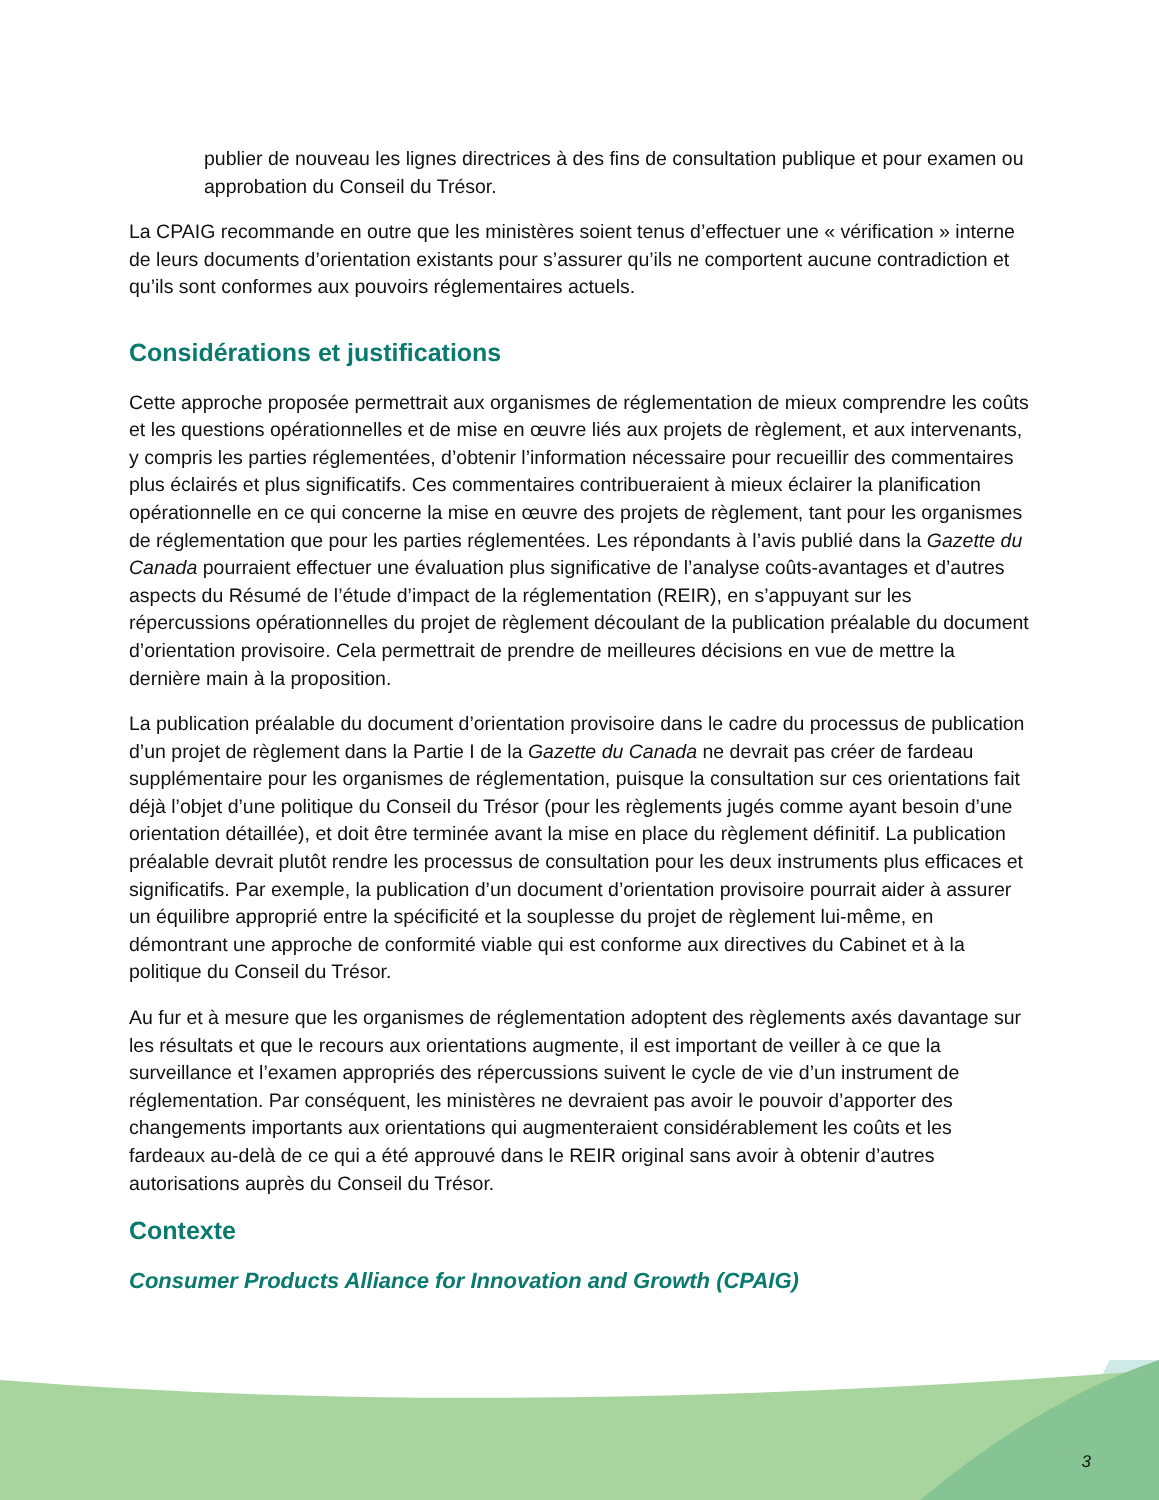publier de nouveau les lignes directrices à des fins de consultation publique et pour examen ou approbation du Conseil du Trésor.
La CPAIG recommande en outre que les ministères soient tenus d’effectuer une « vérification » interne de leurs documents d’orientation existants pour s’assurer qu’ils ne comportent aucune contradiction et qu’ils sont conformes aux pouvoirs réglementaires actuels.
Considérations et justifications
Cette approche proposée permettrait aux organismes de réglementation de mieux comprendre les coûts et les questions opérationnelles et de mise en œuvre liés aux projets de règlement, et aux intervenants, y compris les parties réglementées, d’obtenir l’information nécessaire pour recueillir des commentaires plus éclairés et plus significatifs. Ces commentaires contribueraient à mieux éclairer la planification opérationnelle en ce qui concerne la mise en œuvre des projets de règlement, tant pour les organismes de réglementation que pour les parties réglementées. Les répondants à l’avis publié dans la Gazette du Canada pourraient effectuer une évaluation plus significative de l’analyse coûts-avantages et d’autres aspects du Résumé de l’étude d’impact de la réglementation (REIR), en s’appuyant sur les répercussions opérationnelles du projet de règlement découlant de la publication préalable du document d’orientation provisoire. Cela permettrait de prendre de meilleures décisions en vue de mettre la dernière main à la proposition.
La publication préalable du document d’orientation provisoire dans le cadre du processus de publication d’un projet de règlement dans la Partie I de la Gazette du Canada ne devrait pas créer de fardeau supplémentaire pour les organismes de réglementation, puisque la consultation sur ces orientations fait déjà l’objet d’une politique du Conseil du Trésor (pour les règlements jugés comme ayant besoin d’une orientation détaillée), et doit être terminée avant la mise en place du règlement définitif. La publication préalable devrait plutôt rendre les processus de consultation pour les deux instruments plus efficaces et significatifs. Par exemple, la publication d’un document d’orientation provisoire pourrait aider à assurer un équilibre approprié entre la spécificité et la souplesse du projet de règlement lui-même, en démontrant une approche de conformité viable qui est conforme aux directives du Cabinet et à la politique du Conseil du Trésor.
Au fur et à mesure que les organismes de réglementation adoptent des règlements axés davantage sur les résultats et que le recours aux orientations augmente, il est important de veiller à ce que la surveillance et l’examen appropriés des répercussions suivent le cycle de vie d’un instrument de réglementation. Par conséquent, les ministères ne devraient pas avoir le pouvoir d’apporter des changements importants aux orientations qui augmenteraient considérablement les coûts et les fardeaux au-delà de ce qui a été approuvé dans le REIR original sans avoir à obtenir d’autres autorisations auprès du Conseil du Trésor.
Contexte
Consumer Products Alliance for Innovation and Growth (CPAIG)
3